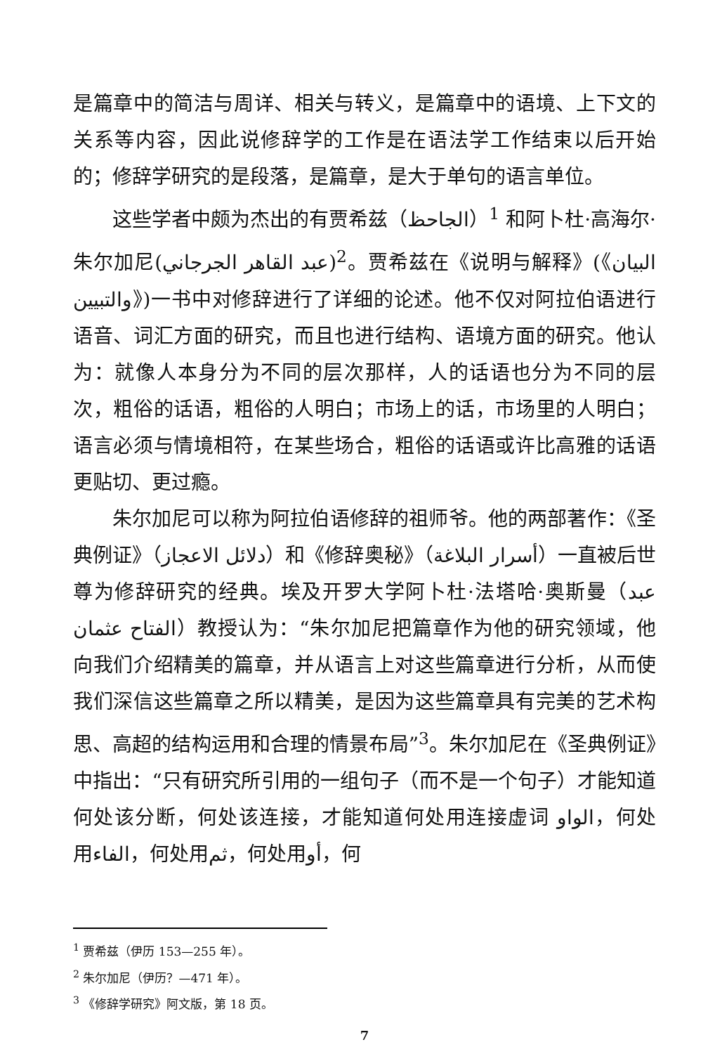是篇章中的简洁与周详、相关与转义，是篇章中的语境、上下文的关系等内容，因此说修辞学的工作是在语法学工作结束以后开始的；修辞学研究的是段落，是篇章，是大于单句的语言单位。
这些学者中颇为杰出的有贾希兹（الجاحظ）<sup>1</sup> 和阿卜杜·高海尔·朱尔加尼(عبد القاهر الجرجاني)<sup>2</sup>。贾希兹在《说明与解释》(《البيان والتبيين》)一书中对修辞进行了详细的论述。他不仅对阿拉伯语进行语音、词汇方面的研究，而且也进行结构、语境方面的研究。他认为：就像人本身分为不同的层次那样，人的话语也分为不同的层次，粗俗的话语，粗俗的人明白；市场上的话，市场里的人明白；语言必须与情境相符，在某些场合，粗俗的话语或许比高雅的话语更贴切、更过瘾。
朱尔加尼可以称为阿拉伯语修辞的祖师爷。他的两部著作：《圣典例证》（دلائل الاعجاز）和《修辞奥秘》（أسرار البلاغة）一直被后世尊为修辞研究的经典。埃及开罗大学阿卜杜·法塔哈·奥斯曼（عبد الفتاح عثمان）教授认为：“朱尔加尼把篇章作为他的研究领域，他向我们介绍精美的篇章，并从语言上对这些篇章进行分析，从而使我们深信这些篇章之所以精美，是因为这些篇章具有完美的艺术构思、高超的结构运用和合理的情景布局”<sup>3</sup>。朱尔加尼在《圣典例证》中指出：“只有研究所引用的一组句子（而不是一个句子）才能知道何处该分断，何处该连接，才能知道何处用连接虚词 الواو，何处用الفاء，何处用ثم，何处用أو，何
<sup>1</sup> 贾希兹（伊历 153—255 年）。
<sup>2</sup> 朱尔加尼（伊历？—471 年）。
<sup>3</sup> 《修辞学研究》阿文版，第 18 页。
7